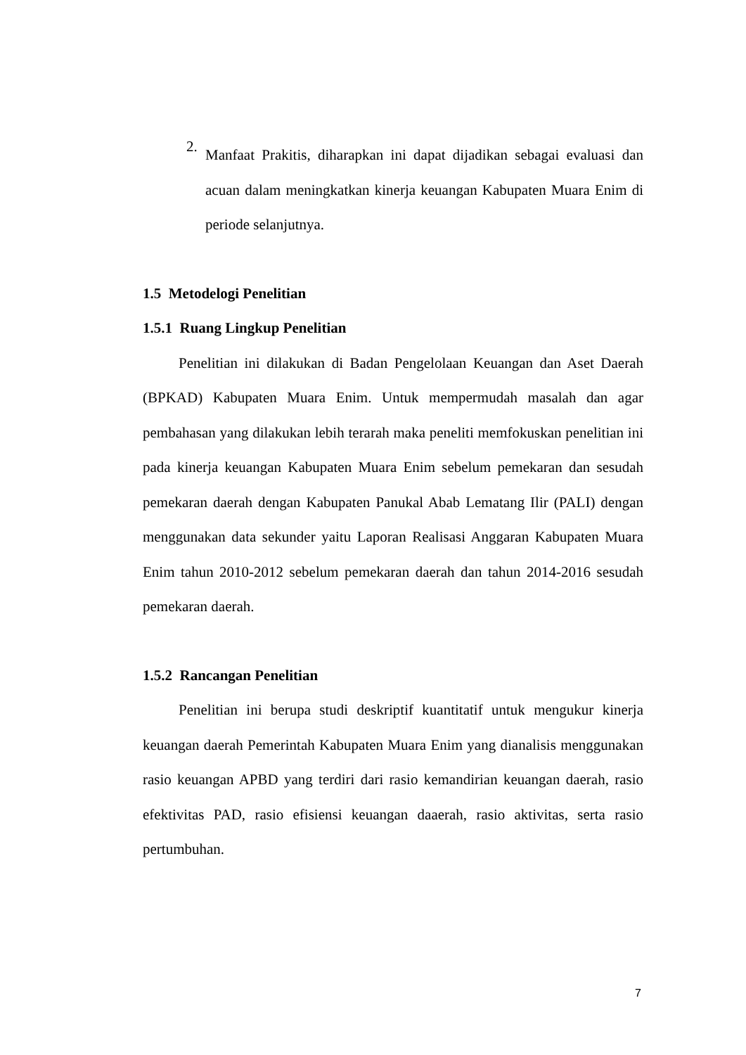2.
Manfaat Prakitis, diharapkan ini dapat dijadikan sebagai evaluasi dan acuan dalam meningkatkan kinerja keuangan Kabupaten Muara Enim di periode selanjutnya.
1.5 Metodelogi Penelitian
1.5.1 Ruang Lingkup Penelitian
Penelitian ini dilakukan di Badan Pengelolaan Keuangan dan Aset Daerah (BPKAD) Kabupaten Muara Enim. Untuk mempermudah masalah dan agar pembahasan yang dilakukan lebih terarah maka peneliti memfokuskan penelitian ini pada kinerja keuangan Kabupaten Muara Enim sebelum pemekaran dan sesudah pemekaran daerah dengan Kabupaten Panukal Abab Lematang Ilir (PALI) dengan menggunakan data sekunder yaitu Laporan Realisasi Anggaran Kabupaten Muara Enim tahun 2010-2012 sebelum pemekaran daerah dan tahun 2014-2016 sesudah pemekaran daerah.
1.5.2 Rancangan Penelitian
Penelitian ini berupa studi deskriptif kuantitatif untuk mengukur kinerja keuangan daerah Pemerintah Kabupaten Muara Enim yang dianalisis menggunakan rasio keuangan APBD yang terdiri dari rasio kemandirian keuangan daerah, rasio efektivitas PAD, rasio efisiensi keuangan daaerah, rasio aktivitas, serta rasio pertumbuhan.
7